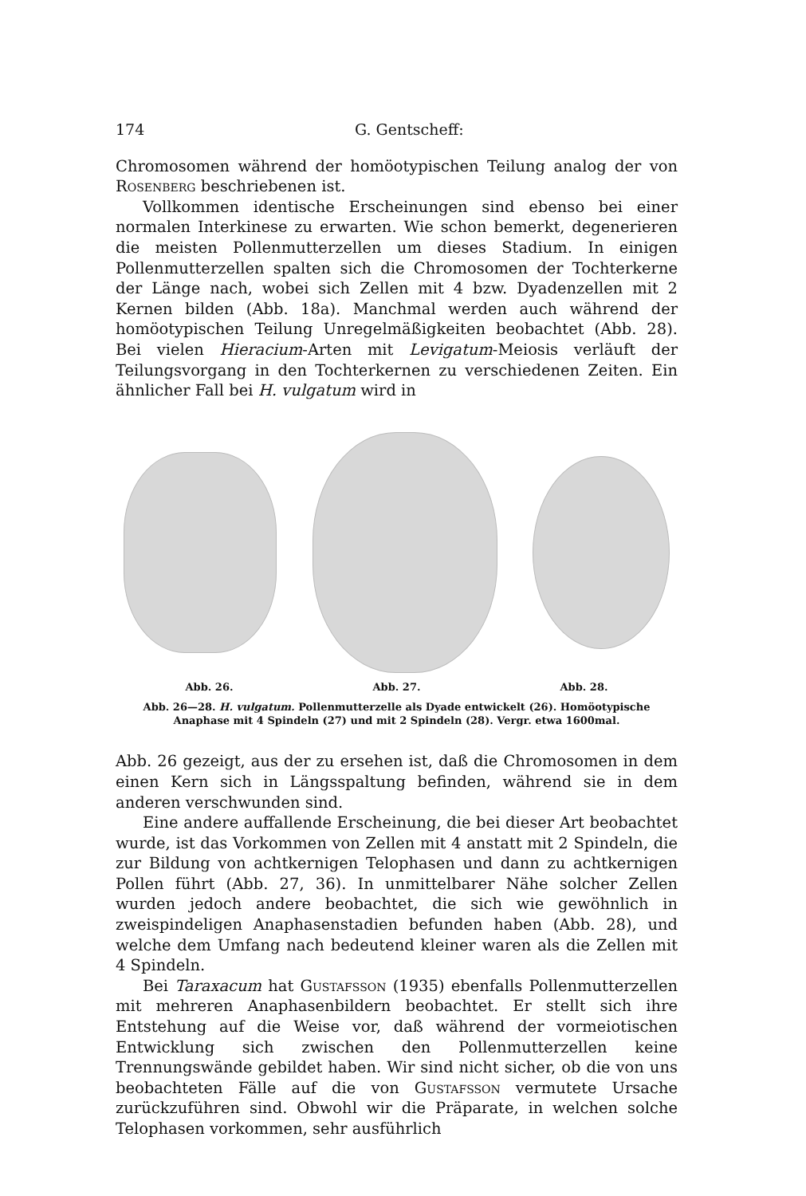174 G. Gentscheff:
Chromosomen während der homöotypischen Teilung analog der von Rosenberg beschriebenen ist.
Vollkommen identische Erscheinungen sind ebenso bei einer normalen Interkinese zu erwarten. Wie schon bemerkt, degenerieren die meisten Pollenmutterzellen um dieses Stadium. In einigen Pollenmutterzellen spalten sich die Chromosomen der Tochterkerne der Länge nach, wobei sich Zellen mit 4 bzw. Dyadenzellen mit 2 Kernen bilden (Abb. 18a). Manchmal werden auch während der homöotypischen Teilung Unregelmäßigkeiten beobachtet (Abb. 28). Bei vielen Hieracium-Arten mit Levigatum-Meiosis verläuft der Teilungsvorgang in den Tochterkernen zu verschiedenen Zeiten. Ein ähnlicher Fall bei H. vulgatum wird in
Abb. 26. Abb. 27. Abb. 28.
Abb. 26—28. H. vulgatum. Pollenmutterzelle als Dyade entwickelt (26). Homöotypische Anaphase mit 4 Spindeln (27) und mit 2 Spindeln (28). Vergr. etwa 1600mal.
Abb. 26 gezeigt, aus der zu ersehen ist, daß die Chromosomen in dem einen Kern sich in Längsspaltung befinden, während sie in dem anderen verschwunden sind.
Eine andere auffallende Erscheinung, die bei dieser Art beobachtet wurde, ist das Vorkommen von Zellen mit 4 anstatt mit 2 Spindeln, die zur Bildung von achtkernigen Telophasen und dann zu achtkernigen Pollen führt (Abb. 27, 36). In unmittelbarer Nähe solcher Zellen wurden jedoch andere beobachtet, die sich wie gewöhnlich in zweispindeligen Anaphasenstadien befunden haben (Abb. 28), und welche dem Umfang nach bedeutend kleiner waren als die Zellen mit 4 Spindeln.
Bei Taraxacum hat Gustafsson (1935) ebenfalls Pollenmutterzellen mit mehreren Anaphasenbildern beobachtet. Er stellt sich ihre Entstehung auf die Weise vor, daß während der vormeiotischen Entwicklung sich zwischen den Pollenmutterzellen keine Trennungswände gebildet haben. Wir sind nicht sicher, ob die von uns beobachteten Fälle auf die von Gustafsson vermutete Ursache zurückzuführen sind. Obwohl wir die Präparate, in welchen solche Telophasen vorkommen, sehr ausführlich